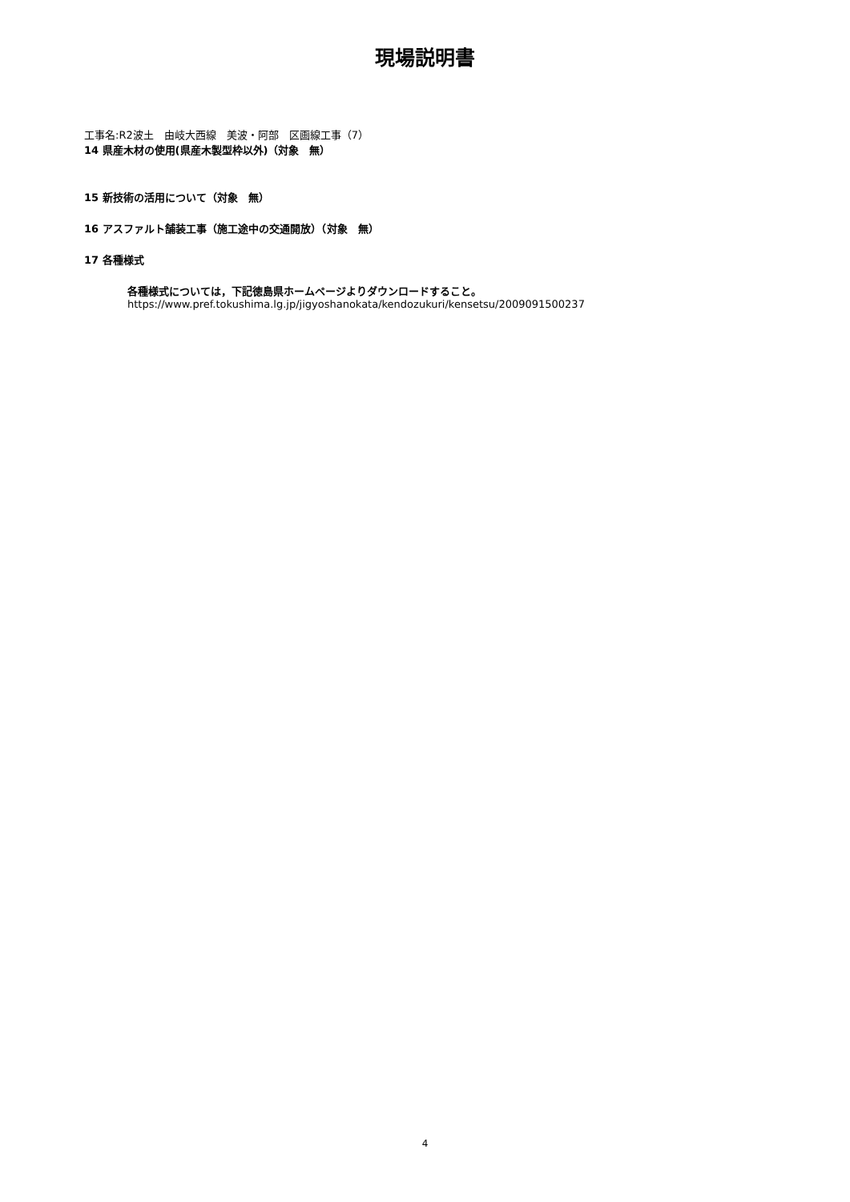現場説明書
工事名:R2波土　由岐大西線　美波・阿部　区画線工事（7）
14 県産木材の使用(県産木製型枠以外)（対象　無）
15 新技術の活用について（対象　無）
16 アスファルト舗装工事（施工途中の交通開放）（対象　無）
17 各種様式
各種様式については，下記徳島県ホームページよりダウンロードすること。
https://www.pref.tokushima.lg.jp/jigyoshanokata/kendozukuri/kensetsu/2009091500237
4